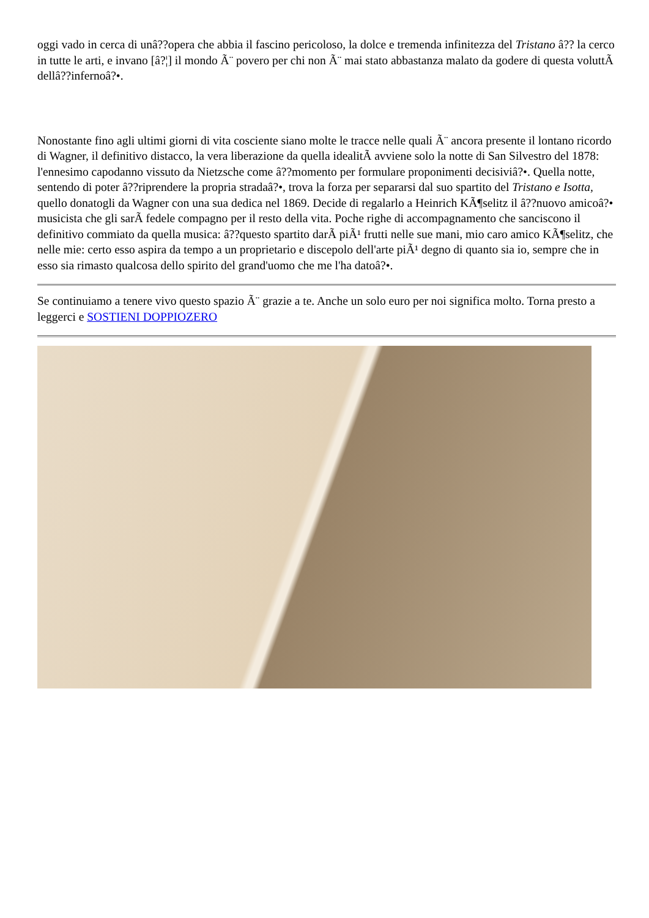oggi vado in cerca di unâ??opera che abbia il fascino pericoloso, la dolce e tremenda infinitezza del Tristano â?? la cerco in tutte le arti, e invano [â?¦] il mondo Ã¨ povero per chi non Ã¨ mai stato abbastanza malato da godere di questa voluttÃ dellâ??infernoâ?•.
Nonostante fino agli ultimi giorni di vita cosciente siano molte le tracce nelle quali Ã¨ ancora presente il lontano ricordo di Wagner, il definitivo distacco, la vera liberazione da quella idealitÃ avviene solo la notte di San Silvestro del 1878: l'ennesimo capodanno vissuto da Nietzsche come â??momento per formulare proponimenti decisiviâ?•. Quella notte, sentendo di poter â??riprendere la propria stradaâ?•, trova la forza per separarsi dal suo spartito del Tristano e Isotta, quello donatogli da Wagner con una sua dedica nel 1869. Decide di regalarlo a Heinrich KÃ¶selitz il â??nuovo amicoâ?• musicista che gli sarÃ fedele compagno per il resto della vita. Poche righe di accompagnamento che sanciscono il definitivo commiato da quella musica: â??questo spartito darÃ piÃ¹ frutti nelle sue mani, mio caro amico KÃ¶selitz, che nelle mie: certo esso aspira da tempo a un proprietario e discepolo dell'arte piÃ¹ degno di quanto sia io, sempre che in esso sia rimasto qualcosa dello spirito del grand'uomo che me l'ha datoâ?•.
Se continuiamo a tenere vivo questo spazio Ã¨ grazie a te. Anche un solo euro per noi significa molto. Torna presto a leggerci e SOSTIENI DOPPIOZERO